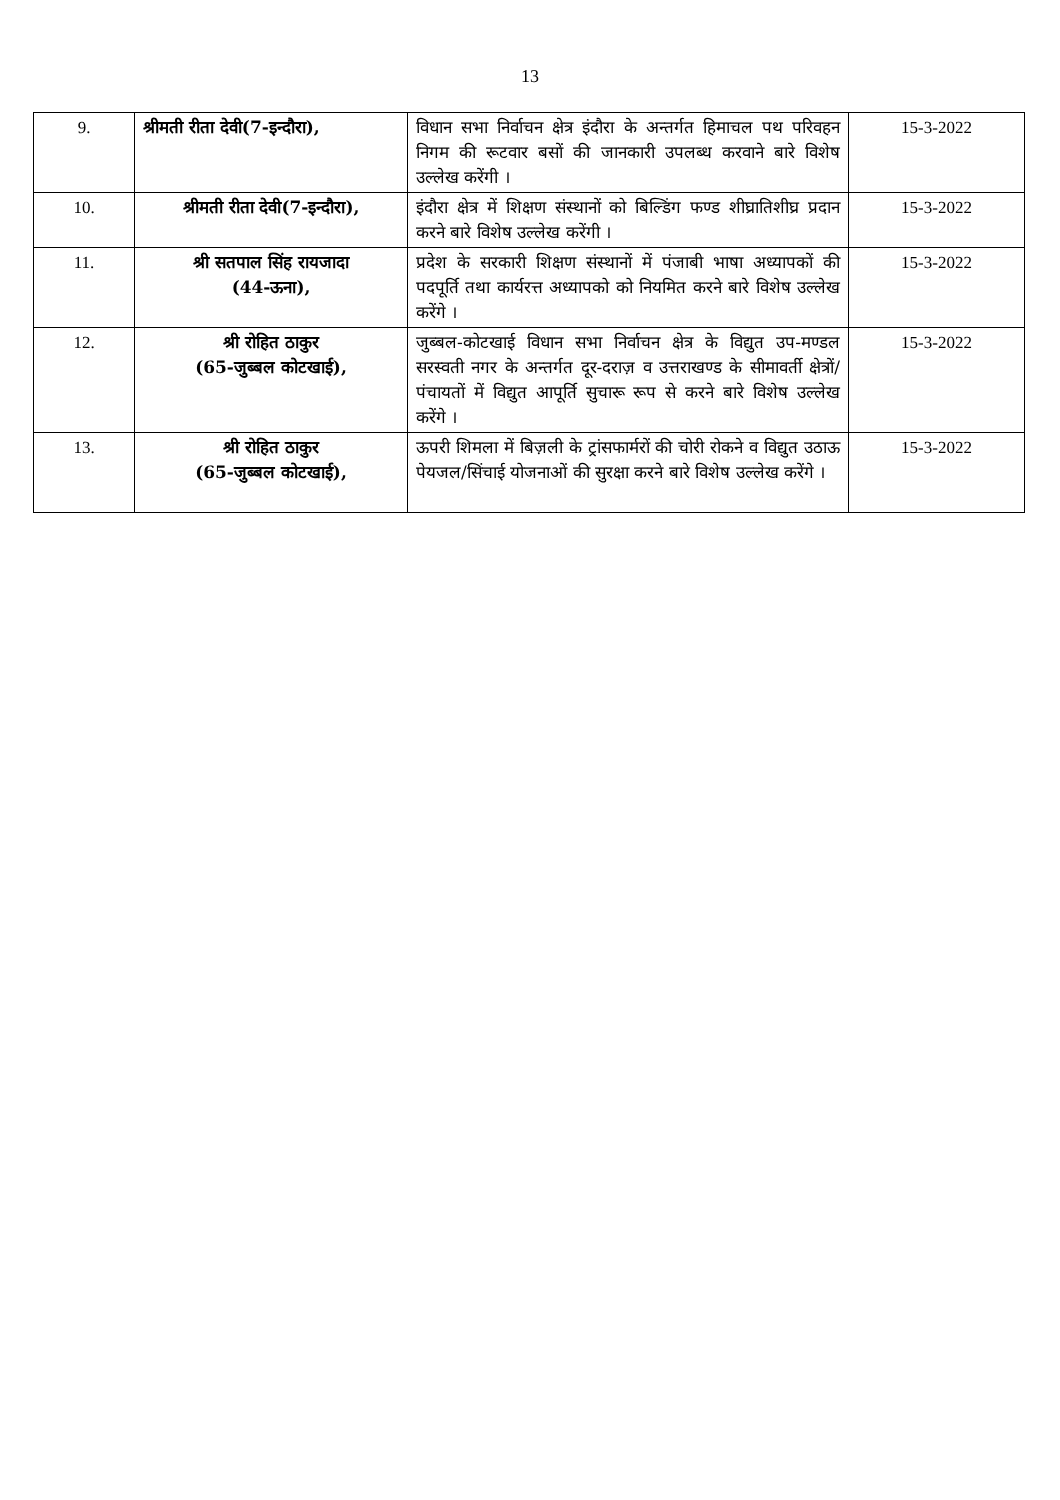13
| 9. | श्रीमती रीता देवी(7-इन्दौरा), | विधान सभा निर्वाचन क्षेत्र इंदौरा के अन्तर्गत हिमाचल पथ परिवहन निगम की रूटवार बसों की जानकारी उपलब्ध करवाने बारे विशेष उल्लेख करेंगी । | 15-3-2022 |
| 10. | श्रीमती रीता देवी(7-इन्दौरा), | इंदौरा क्षेत्र में शिक्षण संस्थानों को बिल्डिंग फण्ड शीघ्रातिशीघ्र प्रदान करने बारे विशेष उल्लेख करेंगी । | 15-3-2022 |
| 11. | श्री सतपाल सिंह रायजादा (44-ऊना), | प्रदेश के सरकारी शिक्षण संस्थानों में पंजाबी भाषा अध्यापकों की पदपूर्ति तथा कार्यरत्त अध्यापको को नियमित करने बारे विशेष उल्लेख करेंगे । | 15-3-2022 |
| 12. | श्री रोहित ठाकुर (65-जुब्बल कोटखाई), | जुब्बल-कोटखाई विधान सभा निर्वाचन क्षेत्र के विद्युत उप-मण्डल सरस्वती नगर के अन्तर्गत दूर-दराज़ व उत्तराखण्ड के सीमावर्ती क्षेत्रों/पंचायतों में विद्युत आपूर्ति सुचारू रूप से करने बारे विशेष उल्लेख करेंगे । | 15-3-2022 |
| 13. | श्री रोहित ठाकुर (65-जुब्बल कोटखाई), | ऊपरी शिमला में बिज़ली के ट्रांसफार्मरों की चोरी रोकने व विद्युत उठाऊ पेयजल/सिंचाई योजनाओं की सुरक्षा करने बारे विशेष उल्लेख करेंगे । | 15-3-2022 |